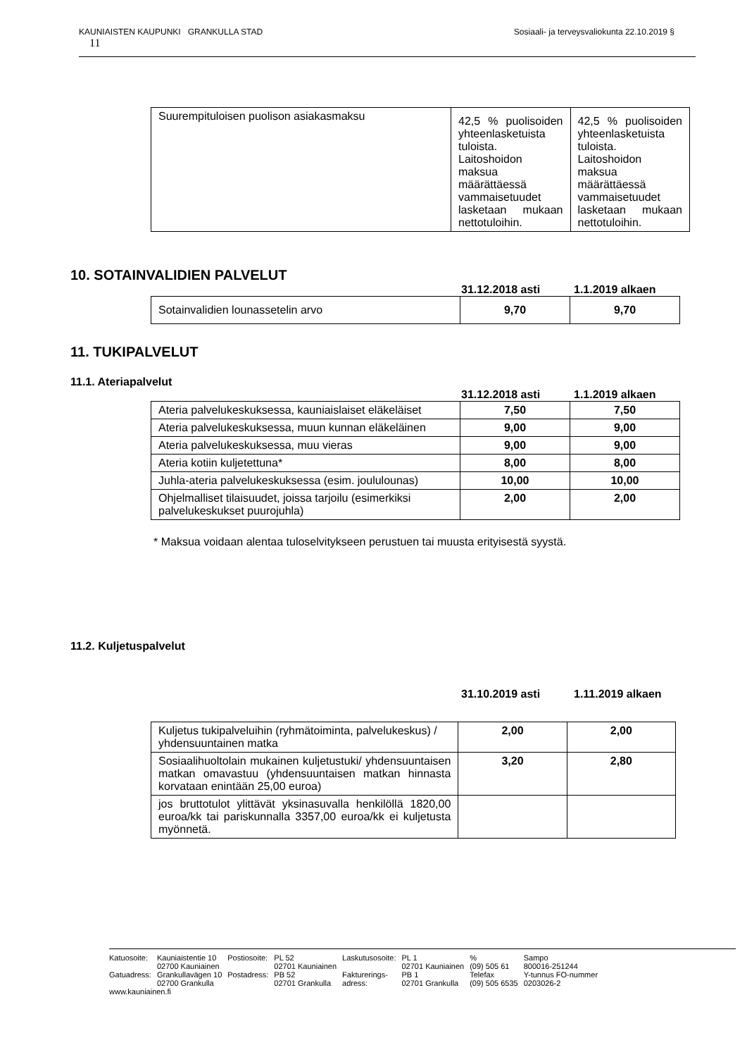KAUNIAISTEN KAUPUNKI GRANKULLA STAD Sosiaali- ja terveysvaliokunta 22.10.2019 §
11
| Suurempituloisen puolison asiakasmaksu | 42,5 % puolisoiden yhteenlasketuista tuloista. Laitoshoidon maksua määrättäessä vammaisetuudet lasketaan mukaan nettotuloihin. | 42,5 % puolisoiden yhteenlasketuista tuloista. Laitoshoidon maksua määrättäessä vammaisetuudet lasketaan mukaan nettotuloihin. |
10. SOTAINVALIDIEN PALVELUT
31.12.2018 asti 1.1.2019 alkaen
| Sotainvalidien lounassetelin arvo | 9,70 | 9,70 |
11. TUKIPALVELUT
11.1. Ateriapalvelut
31.12.2018 asti 1.1.2019 alkaen
| Ateria palvelukeskuksessa, kauniaislaiset eläkeläiset | 7,50 | 7,50 |
| Ateria palvelukeskuksessa, muun kunnan eläkeläinen | 9,00 | 9,00 |
| Ateria palvelukeskuksessa, muu vieras | 9,00 | 9,00 |
| Ateria kotiin kuljetettuna* | 8,00 | 8,00 |
| Juhla-ateria palvelukeskuksessa (esim. joululounas) | 10,00 | 10,00 |
| Ohjelmalliset tilaisuudet, joissa tarjoilu (esimerkiksi palvelukeskukset puurojuhla) | 2,00 | 2,00 |
* Maksua voidaan alentaa tuloselvitykseen perustuen tai muusta erityisestä syystä.
11.2. Kuljetuspalvelut
31.10.2019 asti 1.11.2019 alkaen
| Kuljetus tukipalveluihin (ryhmätoiminta, palvelukeskus) / yhdensuuntainen matka | 2,00 | 2,00 |
| Sosiaalihuoltolain mukainen kuljetustuki/ yhdensuuntaisen matkan omavastuu (yhdensuuntaisen matkan hinnasta korvataan enintään 25,00 euroa) | 3,20 | 2,80 |
| jos bruttotulot ylittävät yksinasuvalla henkilöllä 1820,00 euroa/kk tai pariskunnalla 3357,00 euroa/kk ei kuljetusta myönnetä. | | |
| Katuosoite: | Kauniaistentie 10 | Postiosoite: | PL 52 | Laskutusosoite: | PL 1 | % | Sampo |
| | 02700 Kauniainen | | 02701 Kauniainen | | 02701 Kauniainen | (09) 505 61 | 800016-251244 |
| Gatuadress: | Grankullavägen 10 | Postadress: | PB 52 | Fakturerings- | PB 1 | Telefax | Y-tunnus FO-nummer |
| | 02700 Grankulla | | 02701 Grankulla | adress: | 02701 Grankulla | (09) 505 6535 | 0203026-2 |
| www.kauniainen.fi | | | | | | | |